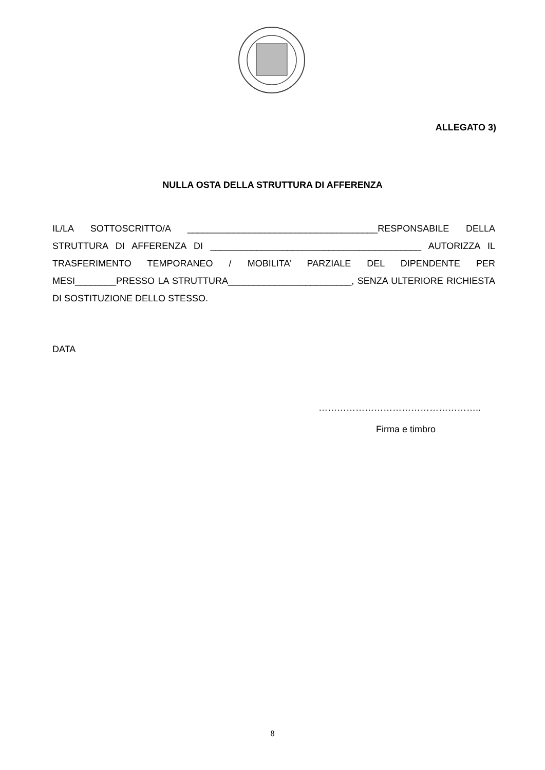ALLEGATO 3)
NULLA OSTA DELLA STRUTTURA DI AFFERENZA
IL/LA SOTTOSCRITTO/A _____________________________________RESPONSABILE DELLA STRUTTURA DI AFFERENZA DI _________________________________________ AUTORIZZA IL TRASFERIMENTO TEMPORANEO / MOBILITA’ PARZIALE DEL DIPENDENTE PER MESI________PRESSO LA STRUTTURA________________________, SENZA ULTERIORE RICHIESTA DI SOSTITUZIONE DELLO STESSO.
DATA
……………………………………………..
Firma e timbro
8